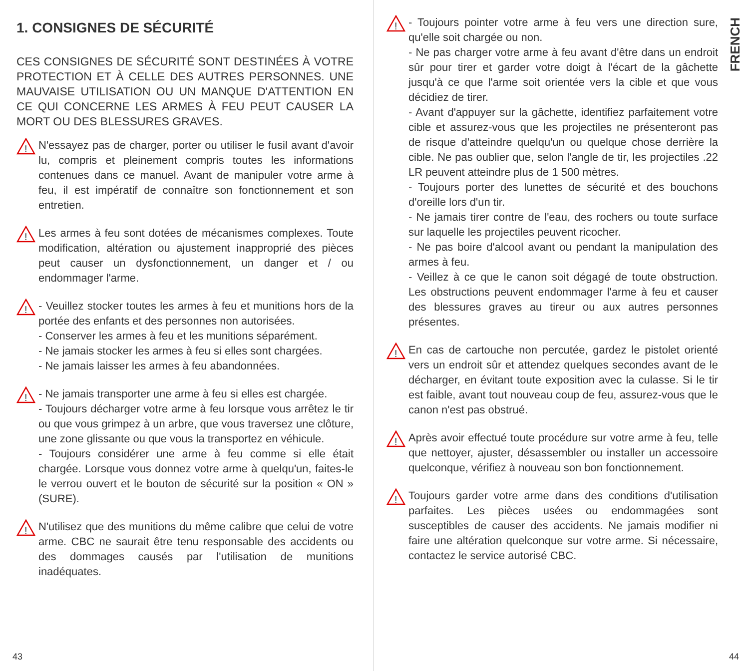1. CONSIGNES DE SÉCURITÉ
CES CONSIGNES DE SÉCURITÉ SONT DESTINÉES À VOTRE PROTECTION ET À CELLE DES AUTRES PERSONNES. UNE MAUVAISE UTILISATION OU UN MANQUE D'ATTENTION EN CE QUI CONCERNE LES ARMES À FEU PEUT CAUSER LA MORT OU DES BLESSURES GRAVES.
!
N'essayez pas de charger, porter ou utiliser le fusil avant d'avoir lu, compris et pleinement compris toutes les informations contenues dans ce manuel. Avant de manipuler votre arme à feu, il est impératif de connaître son fonctionnement et son entretien.
!
Les armes à feu sont dotées de mécanismes complexes. Toute modification, altération ou ajustement inapproprié des pièces peut causer un dysfonctionnement, un danger et / ou endommager l'arme.
!
- Veuillez stocker toutes les armes à feu et munitions hors de la portée des enfants et des personnes non autorisées.
- Conserver les armes à feu et les munitions séparément.
- Ne jamais stocker les armes à feu si elles sont chargées.
- Ne jamais laisser les armes à feu abandonnées.
!
- Ne jamais transporter une arme à feu si elles est chargée.
- Toujours décharger votre arme à feu lorsque vous arrêtez le tir ou que vous grimpez à un arbre, que vous traversez une clôture, une zone glissante ou que vous la transportez en véhicule.
- Toujours considérer une arme à feu comme si elle était chargée. Lorsque vous donnez votre arme à quelqu'un, faites-le le verrou ouvert et le bouton de sécurité sur la position « ON » (SURE).
!
N'utilisez que des munitions du même calibre que celui de votre arme. CBC ne saurait être tenu responsable des accidents ou des dommages causés par l'utilisation de munitions inadéquates.
43
!
- Toujours pointer votre arme à feu vers une direction sure, qu'elle soit chargée ou non.
- Ne pas charger votre arme à feu avant d'être dans un endroit sûr pour tirer et garder votre doigt à l'écart de la gâchette jusqu'à ce que l'arme soit orientée vers la cible et que vous décidiez de tirer.
- Avant d'appuyer sur la gâchette, identifiez parfaitement votre cible et assurez-vous que les projectiles ne présenteront pas de risque d'atteindre quelqu'un ou quelque chose derrière la cible. Ne pas oublier que, selon l'angle de tir, les projectiles .22 LR peuvent atteindre plus de 1 500 mètres.
- Toujours porter des lunettes de sécurité et des bouchons d'oreille lors d'un tir.
- Ne jamais tirer contre de l'eau, des rochers ou toute surface sur laquelle les projectiles peuvent ricocher.
- Ne pas boire d'alcool avant ou pendant la manipulation des armes à feu.
- Veillez à ce que le canon soit dégagé de toute obstruction. Les obstructions peuvent endommager l'arme à feu et causer des blessures graves au tireur ou aux autres personnes présentes.
!
En cas de cartouche non percutée, gardez le pistolet orienté vers un endroit sûr et attendez quelques secondes avant de le décharger, en évitant toute exposition avec la culasse. Si le tir est faible, avant tout nouveau coup de feu, assurez-vous que le canon n'est pas obstrué.
!
Après avoir effectué toute procédure sur votre arme à feu, telle que nettoyer, ajuster, désassembler ou installer un accessoire quelconque, vérifiez à nouveau son bon fonctionnement.
!
Toujours garder votre arme dans des conditions d'utilisation parfaites. Les pièces usées ou endommagées sont susceptibles de causer des accidents. Ne jamais modifier ni faire une altération quelconque sur votre arme. Si nécessaire, contactez le service autorisé CBC.
FRENCH
44